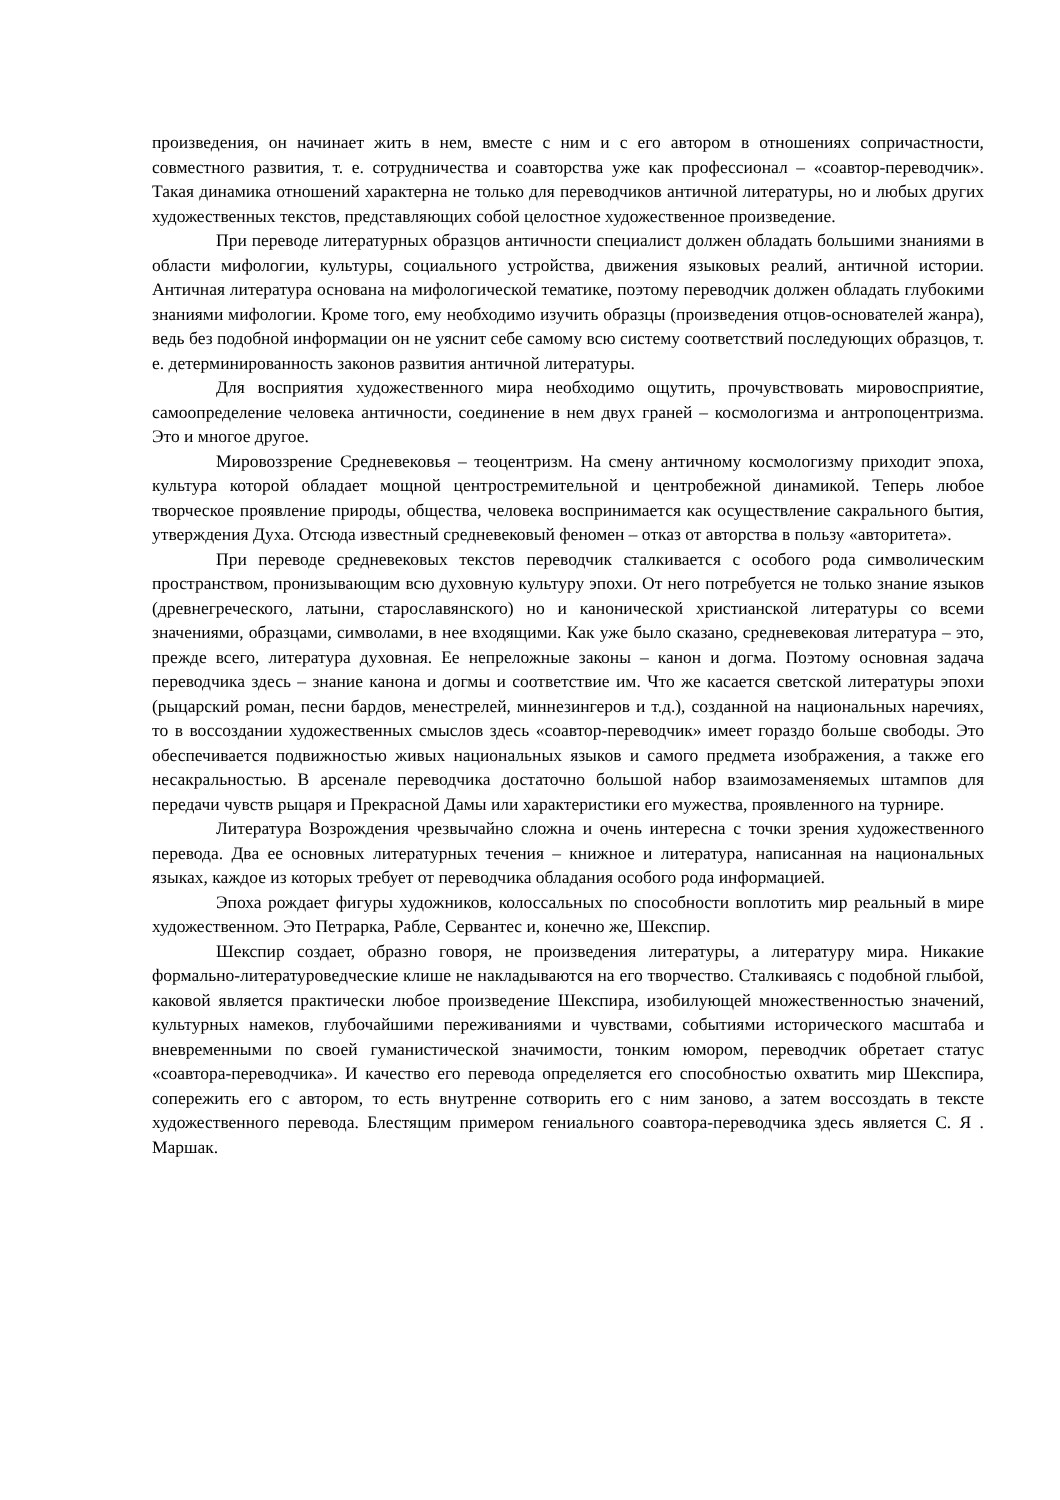произведения, он начинает жить в нем, вместе с ним и с его автором в отношениях сопричастности, совместного развития, т. е. сотрудничества и соавторства уже как профессионал – «соавтор-переводчик». Такая динамика отношений характерна не только для переводчиков античной литературы, но и любых других художественных текстов, представляющих собой целостное художественное произведение.
При переводе литературных образцов античности специалист должен обладать большими знаниями в области мифологии, культуры, социального устройства, движения языковых реалий, античной истории. Античная литература основана на мифологической тематике, поэтому переводчик должен обладать глубокими знаниями мифологии. Кроме того, ему необходимо изучить образцы (произведения отцов-основателей жанра), ведь без подобной информации он не уяснит себе самому всю систему соответствий последующих образцов, т. е. детерминированность законов развития античной литературы.
Для восприятия художественного мира необходимо ощутить, прочувствовать мировосприятие, самоопределение человека античности, соединение в нем двух граней – космологизма и антропоцентризма. Это и многое другое.
Мировоззрение Средневековья – теоцентризм. На смену античному космологизму приходит эпоха, культура которой обладает мощной центростремительной и центробежной динамикой. Теперь любое творческое проявление природы, общества, человека воспринимается как осуществление сакрального бытия, утверждения Духа. Отсюда известный средневековый феномен – отказ от авторства в пользу «авторитета».
При переводе средневековых текстов переводчик сталкивается с особого рода символическим пространством, пронизывающим всю духовную культуру эпохи. От него потребуется не только знание языков (древнегреческого, латыни, старославянского) но и канонической христианской литературы со всеми значениями, образцами, символами, в нее входящими. Как уже было сказано, средневековая литература – это, прежде всего, литература духовная. Ее непреложные законы – канон и догма. Поэтому основная задача переводчика здесь – знание канона и догмы и соответствие им. Что же касается светской литературы эпохи (рыцарский роман, песни бардов, менестрелей, миннезингеров и т.д.), созданной на национальных наречиях, то в воссоздании художественных смыслов здесь «соавтор-переводчик» имеет гораздо больше свободы. Это обеспечивается подвижностью живых национальных языков и самого предмета изображения, а также его несакральностью. В арсенале переводчика достаточно большой набор взаимозаменяемых штампов для передачи чувств рыцаря и Прекрасной Дамы или характеристики его мужества, проявленного на турнире.
Литература Возрождения чрезвычайно сложна и очень интересна с точки зрения художественного перевода. Два ее основных литературных течения – книжное и литература, написанная на национальных языках, каждое из которых требует от переводчика обладания особого рода информацией.
Эпоха рождает фигуры художников, колоссальных по способности воплотить мир реальный в мире художественном. Это Петрарка, Рабле, Сервантес и, конечно же, Шекспир.
Шекспир создает, образно говоря, не произведения литературы, а литературу мира. Никакие формально-литературоведческие клише не накладываются на его творчество. Сталкиваясь с подобной глыбой, каковой является практически любое произведение Шекспира, изобилующей множественностью значений, культурных намеков, глубочайшими переживаниями и чувствами, событиями исторического масштаба и вневременными по своей гуманистической значимости, тонким юмором, переводчик обретает статус «соавтора-переводчика». И качество его перевода определяется его способностью охватить мир Шекспира, сопережить его с автором, то есть внутренне сотворить его с ним заново, а затем воссоздать в тексте художественного перевода. Блестящим примером гениального соавтора-переводчика здесь является С. Я . Маршак.